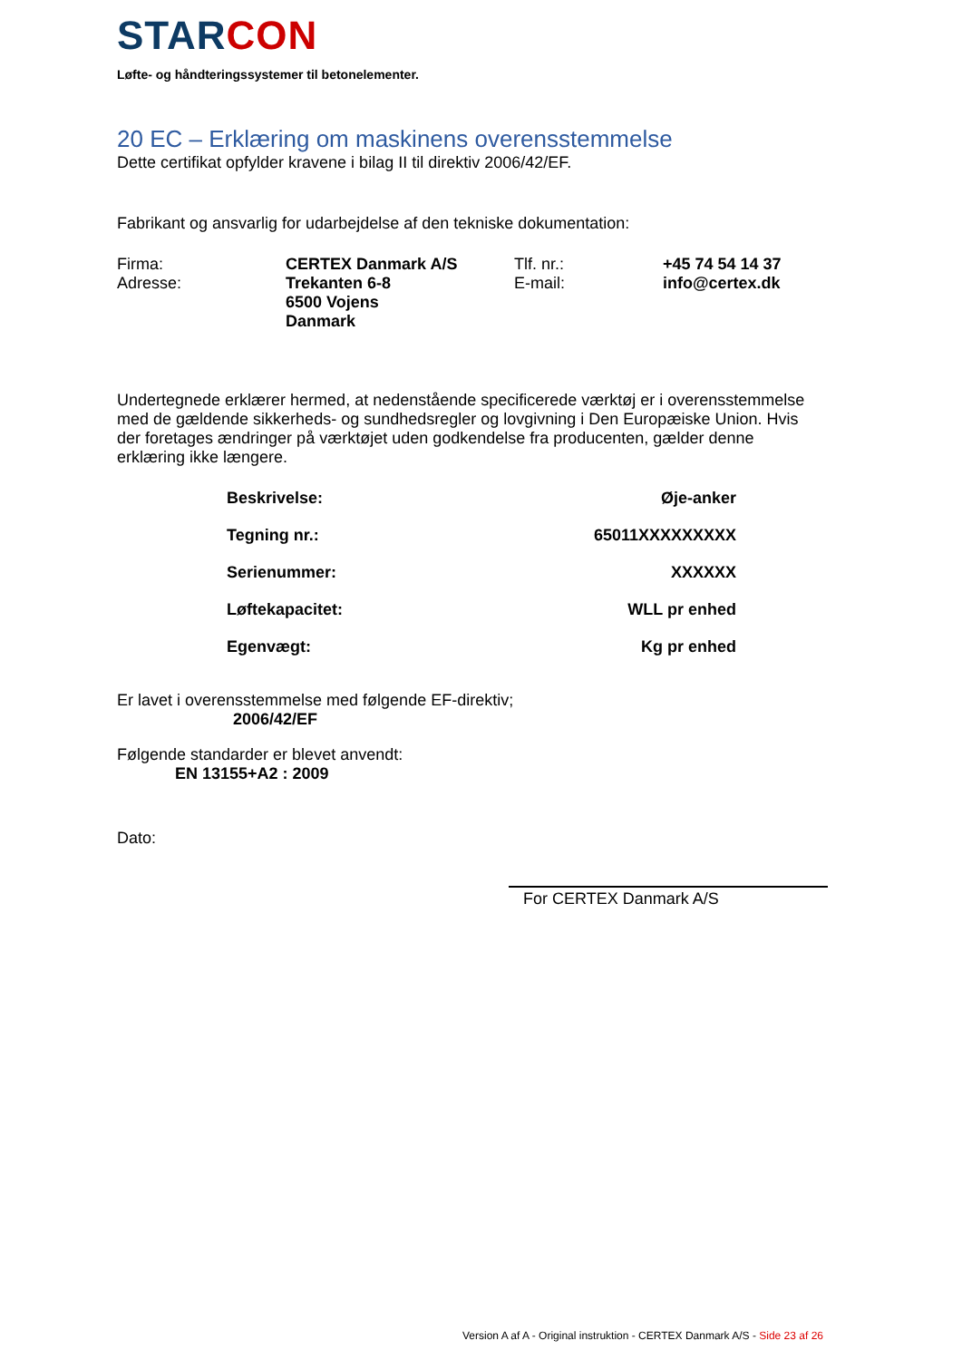STARCON
Løfte- og håndteringssystemer til betonelementer.
20 EC – Erklæring om maskinens overensstemmelse
Dette certifikat opfylder kravene i bilag II til direktiv 2006/42/EF.
Fabrikant og ansvarlig for udarbejdelse af den tekniske dokumentation:
| Firma: | CERTEX Danmark A/S | Tlf. nr.: | +45 74 54 14 37 |
| Adresse: | Trekanten 6-8 6500 Vojens Danmark | E-mail: | info@certex.dk |
Undertegnede erklærer hermed, at nedenstående specificerede værktøj er i overensstemmelse med de gældende sikkerheds- og sundhedsregler og lovgivning i Den Europæiske Union. Hvis der foretages ændringer på værktøjet uden godkendelse fra producenten, gælder denne erklæring ikke længere.
| Beskrivelse: | Øje-anker |
| Tegning nr.: | 65011XXXXXXXXX |
| Serienummer: | XXXXXX |
| Løftekapacitet: | WLL pr enhed |
| Egenvægt: | Kg pr enhed |
Er lavet i overensstemmelse med følgende EF-direktiv;
2006/42/EF
Følgende standarder er blevet anvendt:
EN 13155+A2 : 2009
Dato:
For CERTEX Danmark A/S
Version A af A - Original instruktion - CERTEX Danmark A/S - Side 23 af 26